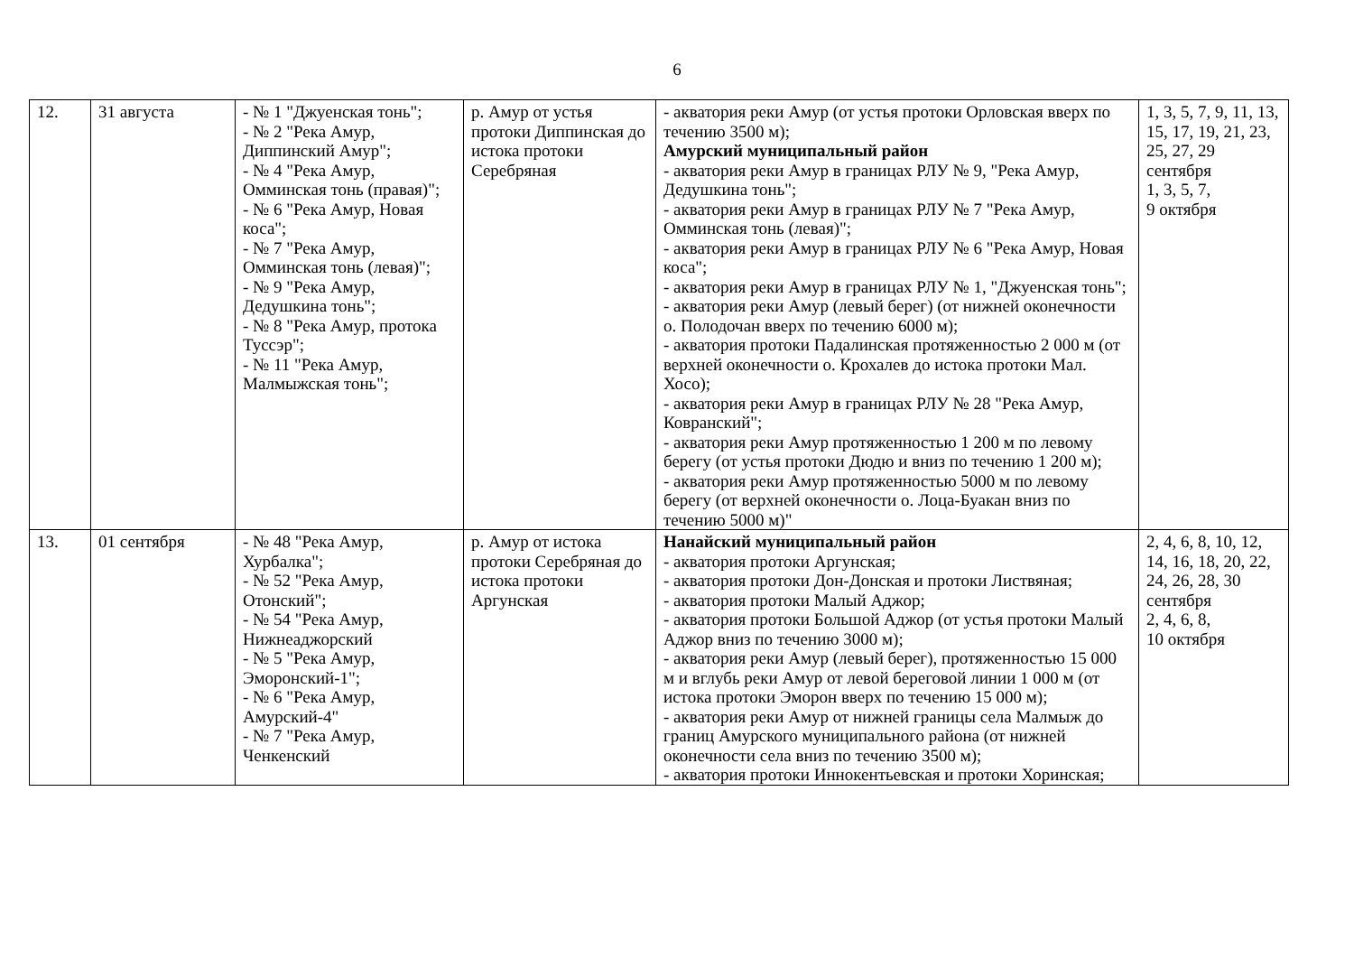6
| 12. | 31 августа | - № 1 "Джуенская тонь"; - № 2 "Река Амур, Диппинский Амур"; - № 4 "Река Амур, Омминская тонь (правая)"; - № 6 "Река Амур, Новая коса"; - № 7 "Река Амур, Омминская тонь (левая)"; - № 9 "Река Амур, Дедушкина тонь"; - № 8 "Река Амур, протока Туссэр"; - № 11 "Река Амур, Малмыжская тонь"; | р. Амур от устья протоки Диппинская до истока протоки Серебряная | - акватория реки Амур (от устья протоки Орловская вверх по течению 3500 м); Амурский муниципальный район - акватория реки Амур в границах РЛУ № 9, "Река Амур, Дедушкина тонь"; - акватория реки Амур в границах РЛУ № 7 "Река Амур, Омминская тонь (левая)"; - акватория реки Амур в границах РЛУ № 6 "Река Амур, Новая коса"; - акватория реки Амур в границах РЛУ № 1, "Джуенская тонь"; - акватория реки Амур (левый берег) (от нижней оконечности о. Полодочан вверх по течению 6000 м); - акватория протоки Падалинская протяженностью 2 000 м (от верхней оконечности о. Крохалев до истока протоки Мал. Хосо); - акватория реки Амур в границах РЛУ № 28 "Река Амур, Ковранский"; - акватория реки Амур протяженностью 1 200 м по левому берегу (от устья протоки Дюдю и вниз по течению 1 200 м); - акватория реки Амур протяженностью 5000 м по левому берегу (от верхней оконечности о. Лоца-Буакан вниз по течению 5000 м)" | 1, 3, 5, 7, 9, 11, 13, 15, 17, 19, 21, 23, 25, 27, 29 сентября 1, 3, 5, 7, 9 октября |
| 13. | 01 сентября | - № 48 "Река Амур, Хурбалка"; - № 52 "Река Амур, Отонский"; - № 54 "Река Амур, Нижнеаджорский - № 5 "Река Амур, Эморонский-1"; - № 6 "Река Амур, Амурский-4" - № 7 "Река Амур, Ченкенский | р. Амур от истока протоки Серебряная до истока протоки Аргунская | Нанайский муниципальный район - акватория протоки Аргунская; - акватория протоки Дон-Донская и протоки Листвяная; - акватория протоки Малый Аджор; - акватория протоки Большой Аджор (от устья протоки Малый Аджор вниз по течению 3000 м); - акватория реки Амур (левый берег), протяженностью 15 000 м и вглубь реки Амур от левой береговой линии 1 000 м (от истока протоки Эморон вверх по течению 15 000 м); - акватория реки Амур от нижней границы села Малмыж до границ Амурского муниципального района (от нижней оконечности села вниз по течению 3500 м); - акватория протоки Иннокентьевская и протоки Хоринская; | 2, 4, 6, 8, 10, 12, 14, 16, 18, 20, 22, 24, 26, 28, 30 сентября 2, 4, 6, 8, 10 октября |